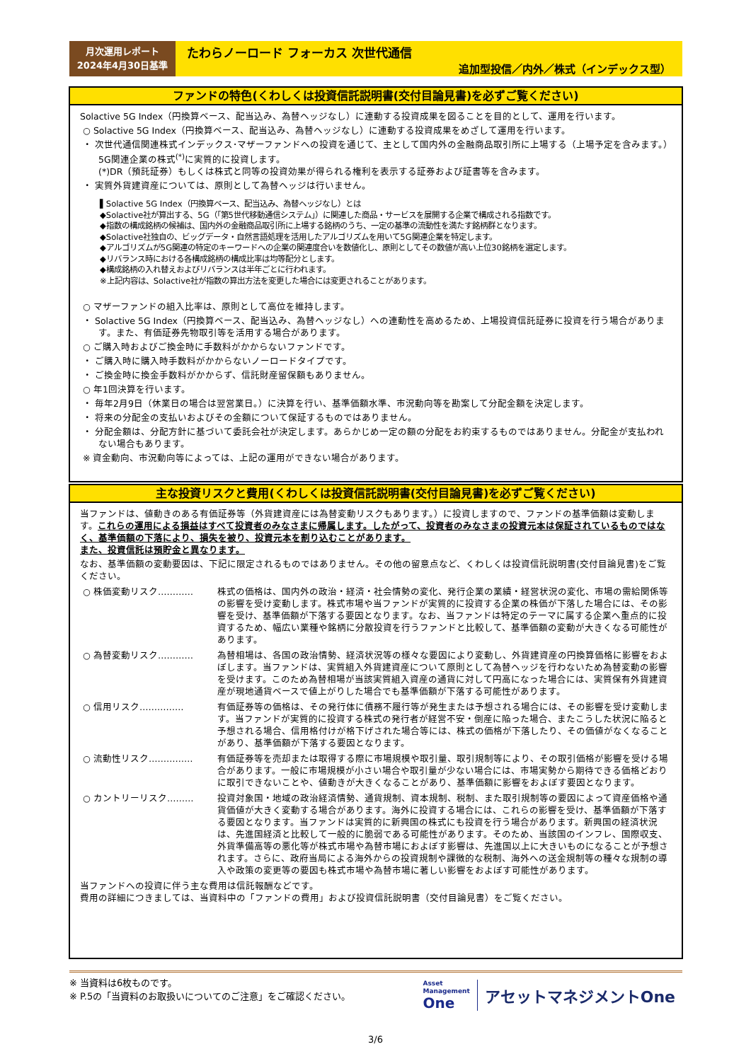月次運用レポート
2024年4月30日基準
たわらノーロード フォーカス 次世代通信
追加型投信／内外／株式（インデックス型）
ファンドの特色(くわしくは投資信託説明書(交付目論見書)を必ずご覧ください)
Solactive 5G Index（円換算ベース、配当込み、為替ヘッジなし）に連動する投資成果を図ることを目的として、運用を行います。
○ Solactive 5G Index（円換算ベース、配当込み、為替ヘッジなし）に連動する投資成果をめざして運用を行います。
・ 次世代通信関連株式インデックス･マザーファンドへの投資を通じて、主として国内外の金融商品取引所に上場する（上場予定を含みます。）5G関連企業の株式<sup>(*)</sup>に実質的に投資します。
(*)DR（預託証券）もしくは株式と同等の投資効果が得られる権利を表示する証券および証書等を含みます。
・ 実質外貨建資産については、原則として為替ヘッジは行いません。
▌Solactive 5G Index（円換算ベース、配当込み、為替ヘッジなし）とは
◆Solactive社が算出する、5G（「第5世代移動通信システム」）に関連した商品・サービスを展開する企業で構成される指数です。
◆指数の構成銘柄の候補は、国内外の金融商品取引所に上場する銘柄のうち、一定の基準の流動性を満たす銘柄群となります。
◆Solactive社独自の、ビッグデータ・自然言語処理を活用したアルゴリズムを用いて5G関連企業を特定します。
◆アルゴリズムが5G関連の特定のキーワードへの企業の関連度合いを数値化し、原則としてその数値が高い上位30銘柄を選定します。
◆リバランス時における各構成銘柄の構成比率は均等配分とします。
◆構成銘柄の入れ替えおよびリバランスは半年ごとに行われます。
※上記内容は、Solactive社が指数の算出方法を変更した場合には変更されることがあります。
○ マザーファンドの組入比率は、原則として高位を維持します。
・ Solactive 5G Index（円換算ベース、配当込み、為替ヘッジなし）への連動性を高めるため、上場投資信託証券に投資を行う場合があります。また、有価証券先物取引等を活用する場合があります。
○ ご購入時およびご換金時に手数料がかからないファンドです。
・ ご購入時に購入時手数料がかからないノーロードタイプです。
・ ご換金時に換金手数料がかからず、信託財産留保額もありません。
○ 年1回決算を行います。
・ 毎年2月9日（休業日の場合は翌営業日。）に決算を行い、基準価額水準、市況動向等を勘案して分配金額を決定します。
・ 将来の分配金の支払いおよびその金額について保証するものではありません。
・ 分配金額は、分配方針に基づいて委託会社が決定します。あらかじめ一定の額の分配をお約束するものではありません。分配金が支払われない場合もあります。
※ 資金動向、市況動向等によっては、上記の運用ができない場合があります。
主な投資リスクと費用(くわしくは投資信託説明書(交付目論見書)を必ずご覧ください)
当ファンドは、値動きのある有価証券等（外貨建資産には為替変動リスクもあります。）に投資しますので、ファンドの基準価額は変動します。これらの運用による損益はすべて投資者のみなさまに帰属します。したがって、投資者のみなさまの投資元本は保証されているものではなく、基準価額の下落により、損失を被り、投資元本を割り込むことがあります。
また、投資信託は預貯金と異なります。
なお、基準価額の変動要因は、下記に限定されるものではありません。その他の留意点など、くわしくは投資信託説明書(交付目論見書)をご覧ください。
○ 株価変動リスク………… 株式の価格は、国内外の政治・経済・社会情勢の変化、発行企業の業績・経営状況の変化、市場の需給関係等の影響を受け変動します。株式市場や当ファンドが実質的に投資する企業の株価が下落した場合には、その影響を受け、基準価額が下落する要因となります。なお、当ファンドは特定のテーマに属する企業へ重点的に投資するため、幅広い業種や銘柄に分散投資を行うファンドと比較して、基準価額の変動が大きくなる可能性があります。
○ 為替変動リスク………… 為替相場は、各国の政治情勢、経済状況等の様々な要因により変動し、外貨建資産の円換算価格に影響をおよぼします。当ファンドは、実質組入外貨建資産について原則として為替ヘッジを行わないため為替変動の影響を受けます。このため為替相場が当該実質組入資産の通貨に対して円高になった場合には、実質保有外貨建資産が現地通貨ベースで値上がりした場合でも基準価額が下落する可能性があります。
○ 信用リスク…………… 有価証券等の価格は、その発行体に債務不履行等が発生または予想される場合には、その影響を受け変動します。当ファンドが実質的に投資する株式の発行者が経営不安・倒産に陥った場合、またこうした状況に陥ると予想される場合、信用格付けが格下げされた場合等には、株式の価格が下落したり、その価値がなくなることがあり、基準価額が下落する要因となります。
○ 流動性リスク…………… 有価証券等を売却または取得する際に市場規模や取引量、取引規制等により、その取引価格が影響を受ける場合があります。一般に市場規模が小さい場合や取引量が少ない場合には、市場実勢から期待できる価格どおりに取引できないことや、値動きが大きくなることがあり、基準価額に影響をおよぼす要因となります。
○ カントリーリスク……… 投資対象国・地域の政治経済情勢、通貨規制、資本規制、税制、また取引規制等の要因によって資産価格や通貨価値が大きく変動する場合があります。海外に投資する場合には、これらの影響を受け、基準価額が下落する要因となります。当ファンドは実質的に新興国の株式にも投資を行う場合があります。新興国の経済状況は、先進国経済と比較して一般的に脆弱である可能性があります。そのため、当該国のインフレ、国際収支、外貨準備高等の悪化等が株式市場や為替市場におよぼす影響は、先進国以上に大きいものになることが予想されます。さらに、政府当局による海外からの投資規制や課徴的な税制、海外への送金規制等の種々な規制の導入や政策の変更等の要因も株式市場や為替市場に著しい影響をおよぼす可能性があります。
当ファンドへの投資に伴う主な費用は信託報酬などです。
費用の詳細につきましては、当資料中の「ファンドの費用」および投資信託説明書（交付目論見書）をご覧ください。
※ 当資料は6枚ものです。
※ P.5の「当資料のお取扱いについてのご注意」をご確認ください。
Asset
Management
One
アセットマネジメントOne
3/6